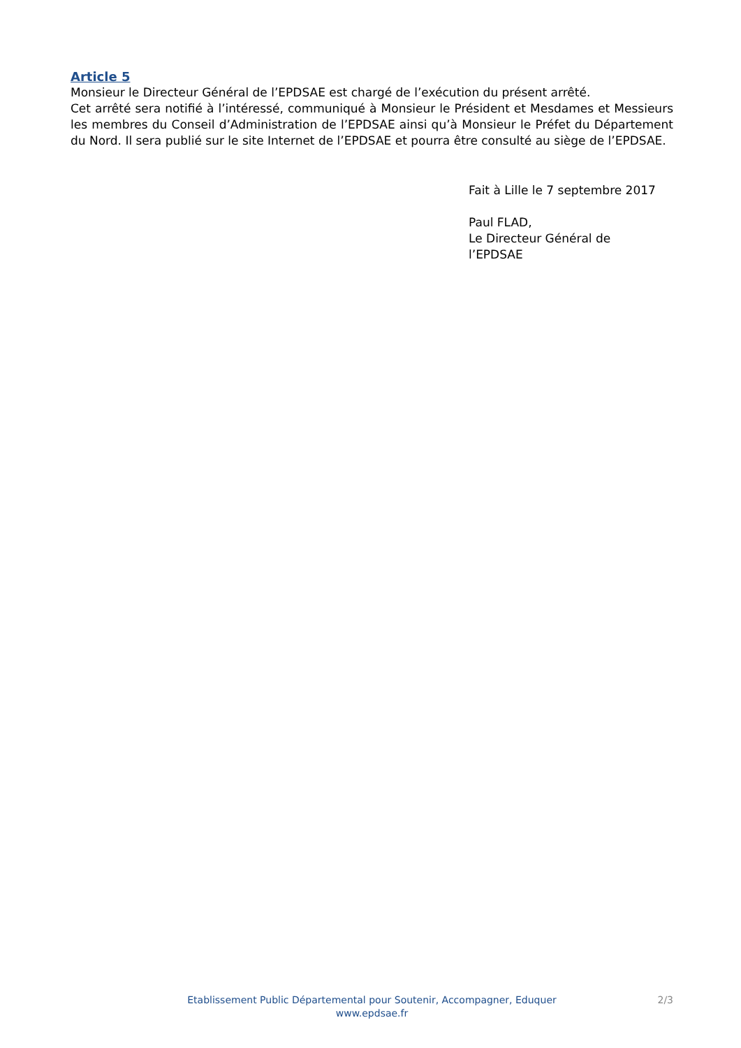Article 5
Monsieur le Directeur Général de l’EPDSAE est chargé de l’exécution du présent arrêté.
Cet arrêté sera notifié à l’intéressé, communiqué à Monsieur le Président et Mesdames et Messieurs les membres du Conseil d’Administration de l’EPDSAE ainsi qu’à Monsieur le Préfet du Département du Nord. Il sera publié sur le site Internet de l’EPDSAE et pourra être consulté au siège de l’EPDSAE.
Fait à Lille le 7 septembre 2017
Paul FLAD,
Le Directeur Général de
l’EPDSAE
Etablissement Public Départemental pour Soutenir, Accompagner, Eduquer
www.epdsae.fr
2/3